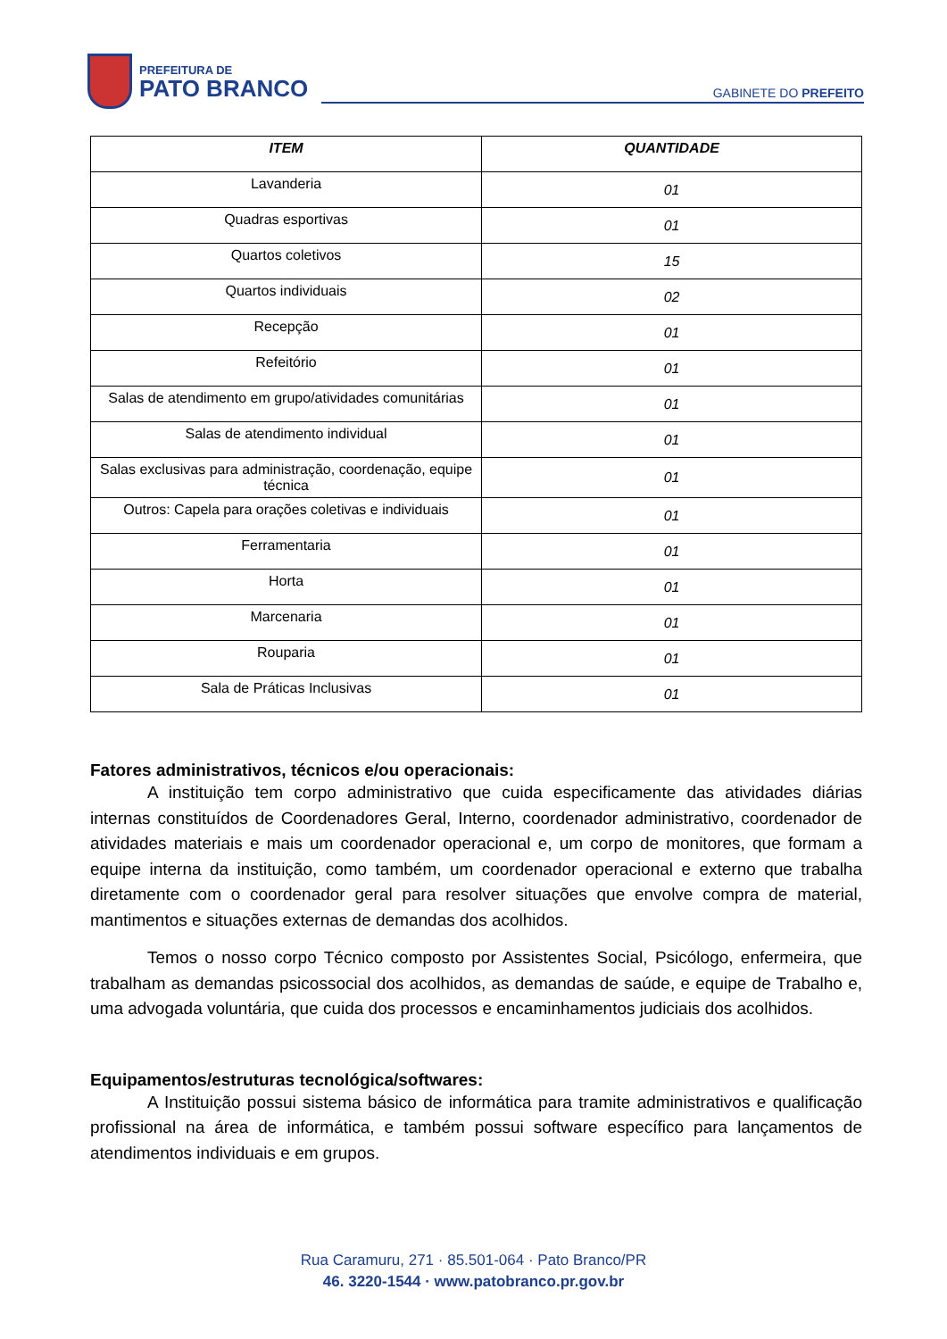PREFEITURA DE
PATO BRANCO
GABINETE DO PREFEITO
| ITEM | QUANTIDADE |
| --- | --- |
| Lavanderia | 01 |
| Quadras esportivas | 01 |
| Quartos coletivos | 15 |
| Quartos individuais | 02 |
| Recepção | 01 |
| Refeitório | 01 |
| Salas de atendimento em grupo/atividades comunitárias | 01 |
| Salas de atendimento individual | 01 |
| Salas exclusivas para administração, coordenação, equipe técnica | 01 |
| Outros: Capela para orações coletivas e individuais | 01 |
| Ferramentaria | 01 |
| Horta | 01 |
| Marcenaria | 01 |
| Rouparia | 01 |
| Sala de Práticas Inclusivas | 01 |
Fatores administrativos, técnicos e/ou operacionais:
A instituição tem corpo administrativo que cuida especificamente das atividades diárias internas constituídos de Coordenadores Geral, Interno, coordenador administrativo, coordenador de atividades materiais e mais um coordenador operacional e, um corpo de monitores, que formam a equipe interna da instituição, como também, um coordenador operacional e externo que trabalha diretamente com o coordenador geral para resolver situações que envolve compra de material, mantimentos e situações externas de demandas dos acolhidos.
Temos o nosso corpo Técnico composto por Assistentes Social, Psicólogo, enfermeira, que trabalham as demandas psicossocial dos acolhidos, as demandas de saúde, e equipe de Trabalho e, uma advogada voluntária, que cuida dos processos e encaminhamentos judiciais dos acolhidos.
Equipamentos/estruturas tecnológica/softwares:
A Instituição possui sistema básico de informática para tramite administrativos e qualificação profissional na área de informática, e também possui software específico para lançamentos de atendimentos individuais e em grupos.
Rua Caramuru, 271 · 85.501-064 · Pato Branco/PR
46. 3220-1544 · www.patobranco.pr.gov.br